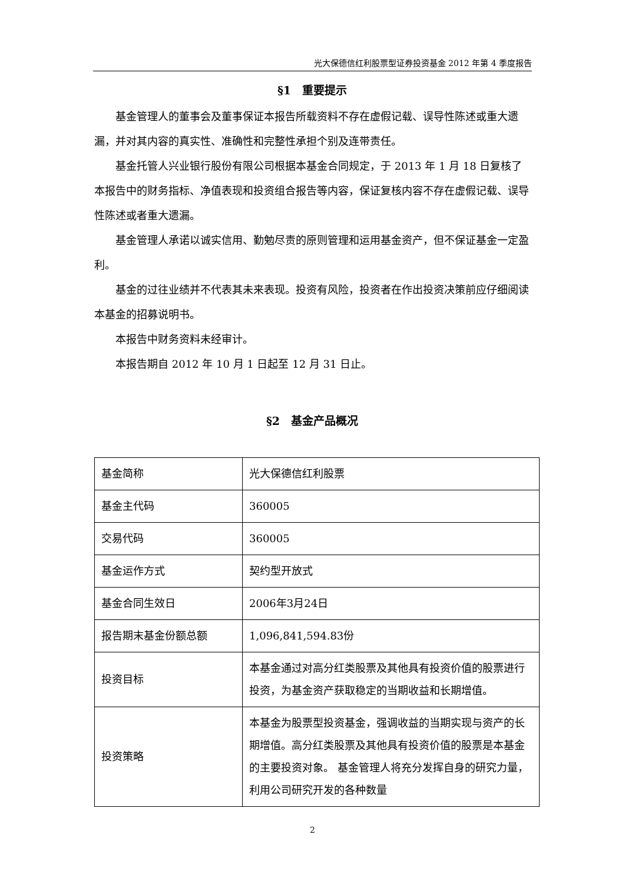光大保德信红利股票型证券投资基金 2012 年第 4 季度报告
§1　重要提示
基金管理人的董事会及董事保证本报告所载资料不存在虚假记载、误导性陈述或重大遗漏，并对其内容的真实性、准确性和完整性承担个别及连带责任。
基金托管人兴业银行股份有限公司根据本基金合同规定，于 2013 年 1 月 18 日复核了本报告中的财务指标、净值表现和投资组合报告等内容，保证复核内容不存在虚假记载、误导性陈述或者重大遗漏。
基金管理人承诺以诚实信用、勤勉尽责的原则管理和运用基金资产，但不保证基金一定盈利。
基金的过往业绩并不代表其未来表现。投资有风险，投资者在作出投资决策前应仔细阅读本基金的招募说明书。
本报告中财务资料未经审计。
本报告期自 2012 年 10 月 1 日起至 12 月 31 日止。
§2　基金产品概况
| 基金简称 | 光大保德信红利股票 |
| 基金主代码 | 360005 |
| 交易代码 | 360005 |
| 基金运作方式 | 契约型开放式 |
| 基金合同生效日 | 2006年3月24日 |
| 报告期末基金份额总额 | 1,096,841,594.83份 |
| 投资目标 | 本基金通过对高分红类股票及其他具有投资价值的股票进行投资，为基金资产获取稳定的当期收益和长期增值。 |
| 投资策略 | 本基金为股票型投资基金，强调收益的当期实现与资产的长期增值。高分红类股票及其他具有投资价值的股票是本基金的主要投资对象。 基金管理人将充分发挥自身的研究力量，利用公司研究开发的各种数量 |
2